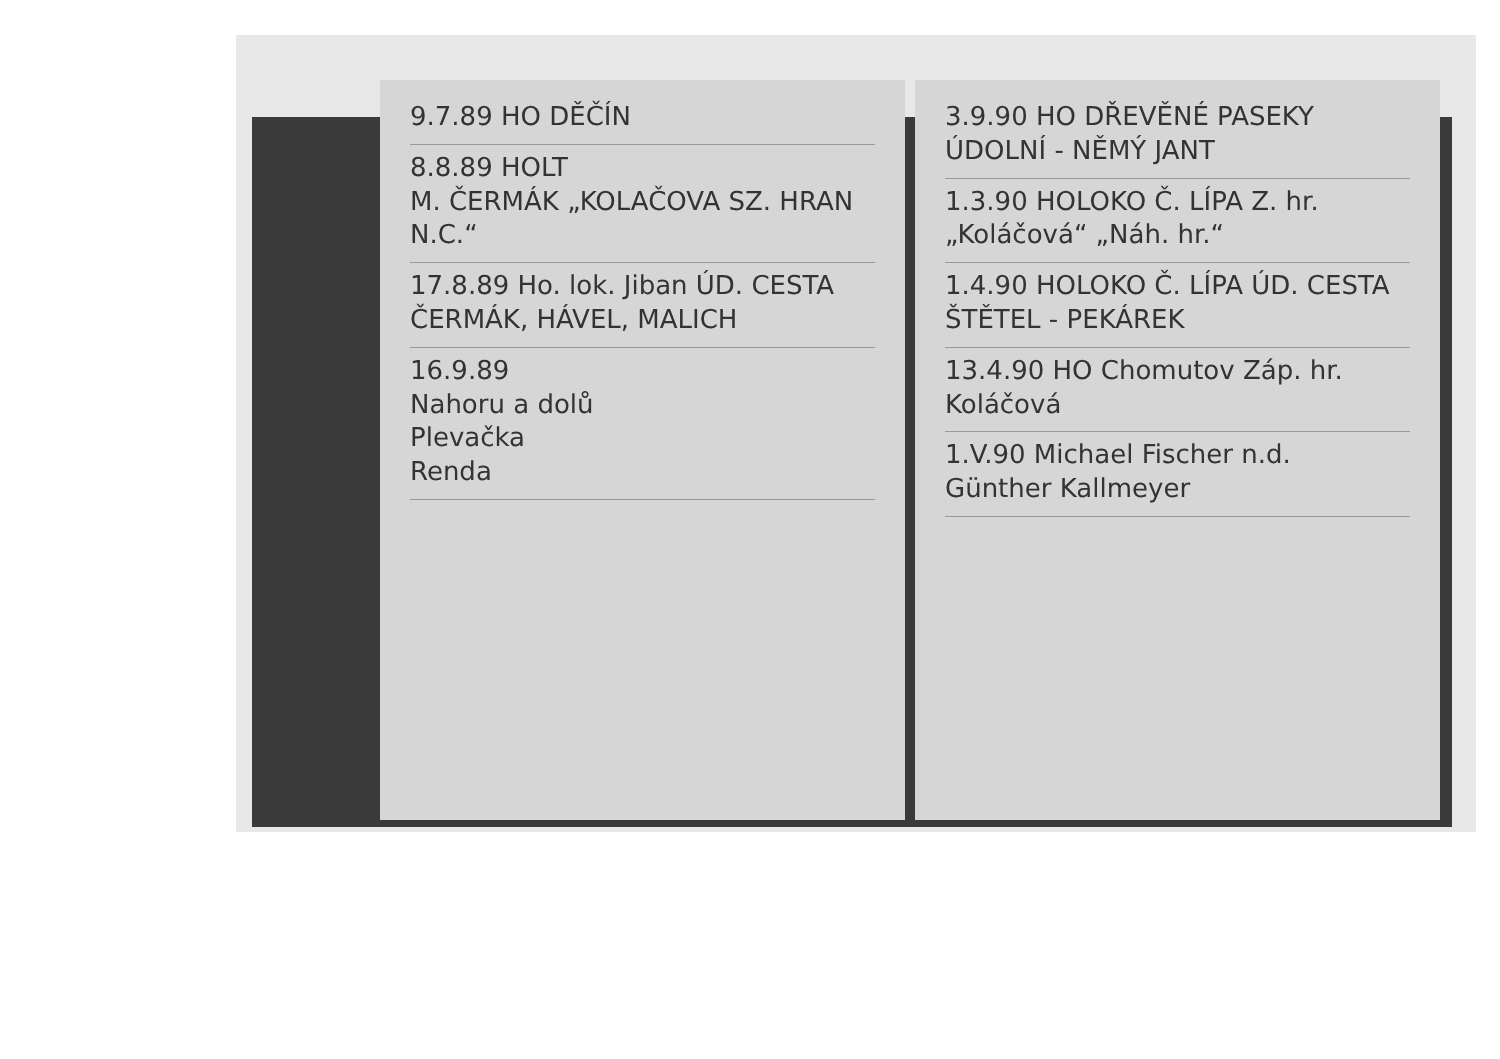9.7.89 HO DĚČÍN
8.8.89 HOLT
M. ČERMÁK „KOLAČOVA SZ. HRAN N.C.“
17.8.89 Ho. lok. Jiban ÚD. CESTA
ČERMÁK, HÁVEL, MALICH
16.9.89
Nahoru a dolů
Plevačka
Renda
3.9.90 HO DŘEVĚNÉ PASEKY
ÚDOLNÍ - NĚMÝ JANT
1.3.90 HOLOKO Č. LÍPA Z. hr. „Koláčová“ „Náh. hr.“
1.4.90 HOLOKO Č. LÍPA ÚD. CESTA
ŠTĚTEL - PEKÁREK
13.4.90 HO Chomutov Záp. hr.
Koláčová
1.V.90 Michael Fischer n.d.
Günther Kallmeyer